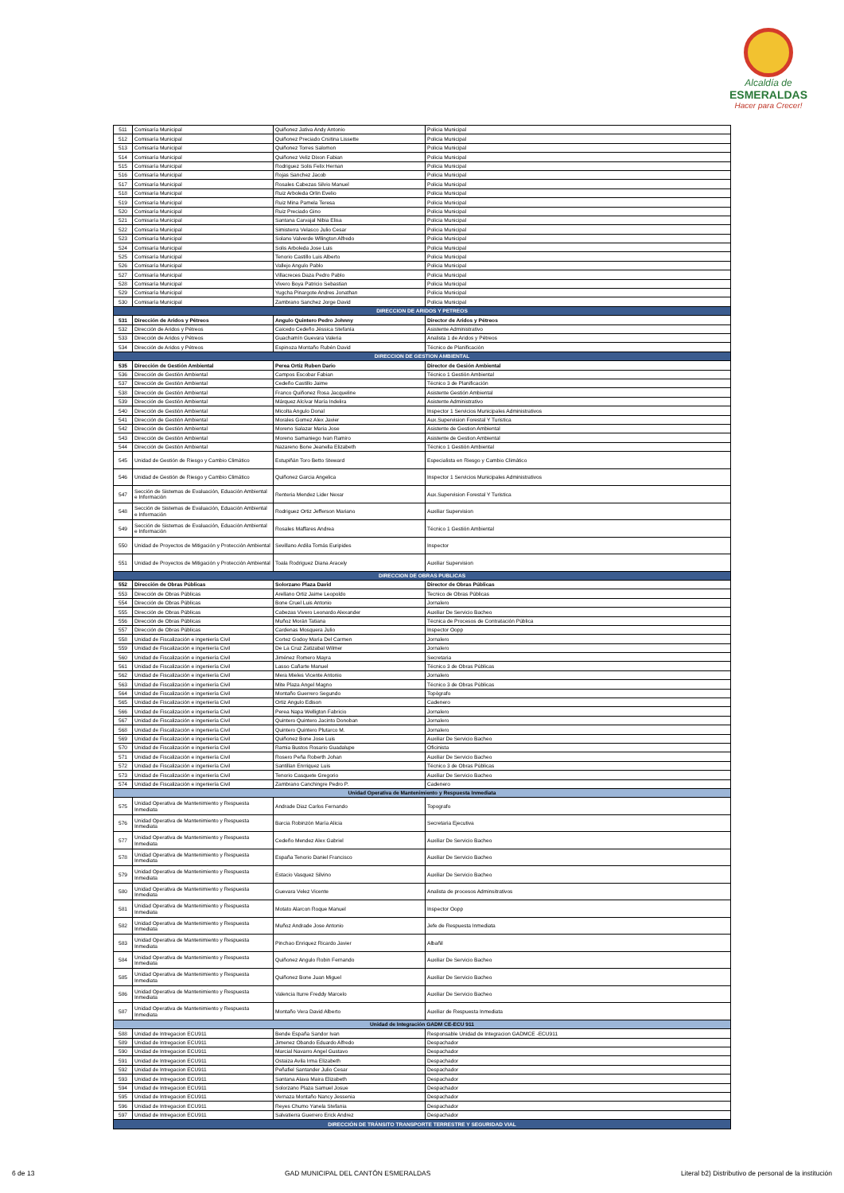Alcaldía de
ESMERALDAS
Hacer para Crecer!
| 511 | Comisaría Municipal | Quiñonez Jativa Andy Antonio | Policia Municipal |
| 512 | Comisaría Municipal | Quiñonez Preciado Crsitina Lissette | Policia Municipal |
| 513 | Comisaría Municipal | Quiñonez Torres Salomon | Policia Municipal |
| 514 | Comisaría Municipal | Quiñonez Veliz Dixon Fabian | Policia Municipal |
| 515 | Comisaría Municipal | Rodriguez Solis Felix Hernan | Policia Municipal |
| 516 | Comisaría Municipal | Rojas Sanchez Jacob | Policia Municipal |
| 517 | Comisaría Municipal | Rosales Cabezas Silvio Manuel | Policia Municipal |
| 518 | Comisaría Municipal | Ruiz Arboleda Orlin Evelio | Policia Municipal |
| 519 | Comisaría Municipal | Ruiz Mina Pamela Teresa | Policia Municipal |
| 520 | Comisaría Municipal | Ruiz Preciado Gino | Policia Municipal |
| 521 | Comisaría Municipal | Santana Carvajal Nibia Elisa | Policia Municipal |
| 522 | Comisaría Municipal | Simisterra Velasco Julio Cesar | Policia Municipal |
| 523 | Comisaría Municipal | Solano Valverde Wllington Alfredo | Policia Municipal |
| 524 | Comisaría Municipal | Solis Arboleda Jose Luis | Policia Municipal |
| 525 | Comisaría Municipal | Tenorio Castillo Luis Alberto | Policia Municipal |
| 526 | Comisaría Municipal | Vallejo Angulo Pablo | Policia Municipal |
| 527 | Comisaría Municipal | Villacreces Daza Pedro Pablo | Policia Municipal |
| 528 | Comisaría Municipal | Vivero Boya Patricio Sebastian | Policia Municipal |
| 529 | Comisaría Municipal | Yugcha Pinargote Andres Jonathan | Policia Municipal |
| 530 | Comisaría Municipal | Zambrano Sanchez Jorge David | Policia Municipal |
| DIRECCION DE ARIDOS Y PETREOS | | | |
| 531 | Dirección de Aridos y Pétreos | Angulo Quintero Pedro Johnny | Director de Aridos y Pétreos |
| 532 | Dirección de Aridos y Pétreos | Caicedo Cedeño Jéssica Stefanía | Asistente Administrativo |
| 533 | Dirección de Aridos y Pétreos | Guachamín Guevara Valeria | Analista 1 de Aridos y Pétreos |
| 534 | Dirección de Aridos y Pétreos | Espinoza Montaño Rubén David | Técnico de Planificación |
| DIRECCION DE GESTION AMBIENTAL | | | |
| 535 | Dirección de Gestión Ambiental | Perea Ortiz Ruben Dario | Director de Gesión Ambiental |
| 536 | Dirección de Gestión Ambiental | Campos Escobar Fabian | Técnico 1 Gestión Ambiental |
| 537 | Dirección de Gestión Ambiental | Cedeño Castillo Jaime | Técnico 3 de Planificación |
| 538 | Dirección de Gestión Ambiental | Franco Quiñonez Rosa Jacqueline | Asistente Gestión Ambiental |
| 539 | Dirección de Gestión Ambiental | Márquez Alcívar María Indelira | Asistente Administrativo |
| 540 | Dirección de Gestión Ambiental | Micolta Angulo Donal | Inspector 1 Servicios Municipales Administrativos |
| 541 | Dirección de Gestión Ambiental | Morales Gomez Alex Javier | Aux.Supervision Forestal Y Turistica |
| 542 | Dirección de Gestión Ambiental | Moreno Salazar Maria Jose | Asistente de Gestion Ambiental |
| 543 | Dirección de Gestión Ambiental | Moreno Samaniego Ivan Ramiro | Asistente de Gestion Ambiental |
| 544 | Dirección de Gestión Ambiental | Nazareno Bone Jeanella Elizabeth | Técnico 1 Gestión Ambiental |
| 545 | Unidad de Gestión de Riesgo y Cambio Climático | Estupiñán Toro Betto Steward | Especialista en Riesgo y Cambio Climático |
| 546 | Unidad de Gestión de Riesgo y Cambio Climático | Quiñonez Garcia Angelica | Inspector 1 Servicios Municipales Administrativos |
| 547 | Sección de Sistemas de Evaluación, Eduación Ambiental e Información | Renteria Mendez Lider Nexar | Aux.Supervision Forestal Y Turistica |
| 548 | Sección de Sistemas de Evaluación, Eduación Ambiental e Información | Rodriguez Ortiz Jefferson Mariano | Auxiliar Supervision |
| 549 | Sección de Sistemas de Evaluación, Eduación Ambiental e Información | Rosales Maffares Andrea | Técnico 1 Gestión Ambiental |
| 550 | Unidad de Proyectos de Mitigación y Protección Ambiental | Sevillano Ardila Tomás Euripides | Inspector |
| 551 | Unidad de Proyectos de Mitigación y Protección Ambiental | Toala Rodriguez Diana Aracely | Auxiliar Supervision |
| DIRECCION DE OBRAS PUBLICAS | | | |
| 552 | Dirección de Obras Públicas | Solorzano Plaza David | Director de Obras Públicas |
| 553 | Dirección de Obras Públicas | Arellano Ortiz Jaime Leopoldo | Tecnico de Obras Públicas |
| 554 | Dirección de Obras Públicas | Bone Cruel Luis Antonio | Jornalero |
| 555 | Dirección de Obras Públicas | Cabezas Vivero Leonardo Alexander | Auxiliar De Servicio Bacheo |
| 556 | Dirección de Obras Públicas | Muñoz Morán Tatiana | Técnica de Procesos de Contratación Pública |
| 557 | Dirección de Obras Públicas | Cardenas Mosquera Julio | Inspector Oopp |
| 558 | Unidad de Fiscalización e ingeniería Civil | Cortez Godoy María Del Carmen | Jornalero |
| 559 | Unidad de Fiscalización e ingeniería Civil | De La Cruz Zatizabal Wilmer | Jornalero |
| 560 | Unidad de Fiscalización e ingeniería Civil | Jiménez Romero Mayra | Secretaria |
| 561 | Unidad de Fiscalización e ingeniería Civil | Lasso Cañarte Manuel | Técnico 3 de Obras Públicas |
| 562 | Unidad de Fiscalización e ingeniería Civil | Mera Mieles Vicente Antonio | Jornalero |
| 563 | Unidad de Fiscalización e ingeniería Civil | Mite Plaza Angel Magno | Técnico 3 de Obras Públicas |
| 564 | Unidad de Fiscalización e ingeniería Civil | Montaño Guerrero Segundo | Topògrafo |
| 565 | Unidad de Fiscalización e ingeniería Civil | Ortiz Angulo Edison | Cadenero |
| 566 | Unidad de Fiscalización e ingeniería Civil | Perea Napa Welligton Fabricio | Jornalero |
| 567 | Unidad de Fiscalización e ingeniería Civil | Quintero Quintero Jacinto Donoban | Jornalero |
| 568 | Unidad de Fiscalización e ingeniería Civil | Quintero Quintero Plutarco M. | Jornalero |
| 569 | Unidad de Fiscalización e ingeniería Civil | Quiñonez Bone Jose Luis | Auxiliar De Servicio Bacheo |
| 570 | Unidad de Fiscalización e ingeniería Civil | Ramia Bustos Rosario Guadalupe | Oficinista |
| 571 | Unidad de Fiscalización e ingeniería Civil | Rosero Peña Roberth Johan | Auxiliar De Servicio Bacheo |
| 572 | Unidad de Fiscalización e ingeniería Civil | Santillan Enrriquez Luis | Técnico 3 de Obras Públicas |
| 573 | Unidad de Fiscalización e ingeniería Civil | Tenorio Casquete Gregorio | Auxiliar De Servicio Bacheo |
| 574 | Unidad de Fiscalización e ingeniería Civil | Zambrano Canchingre Pedro P. | Cadenero |
| Unidad Operativa de Mantenimiento y Respuesta Inmediata | | | |
| 575 | Unidad Operativa de Mantenimiento y Respuesta Inmediata | Andrade Diaz Carlos Fernando | Topografo |
| 576 | Unidad Operativa de Mantenimiento y Respuesta Inmediata | Barcia Robinzón María Alicia | Secretaria Ejecutiva |
| 577 | Unidad Operativa de Mantenimiento y Respuesta Inmediata | Cedeño Mendez Alex Gabriel | Auxiliar De Servicio Bacheo |
| 578 | Unidad Operativa de Mantenimiento y Respuesta Inmediata | España Tenorio Daniel Francisco | Auxiliar De Servicio Bacheo |
| 579 | Unidad Operativa de Mantenimiento y Respuesta Inmediata | Estacio Vasquez Silvino | Auxiliar De Servicio Bacheo |
| 580 | Unidad Operativa de Mantenimiento y Respuesta Inmediata | Guevara Velez Vicente | Analista de procesos Adminsitrativos |
| 581 | Unidad Operativa de Mantenimiento y Respuesta Inmediata | Motato Alarcon Roque Manuel | Inspector Oopp |
| 582 | Unidad Operativa de Mantenimiento y Respuesta Inmediata | Muñoz Andrade Jose Antonio | Jefe de Respuesta Inmediata |
| 583 | Unidad Operativa de Mantenimiento y Respuesta Inmediata | Pinchao Enriquez Ricardo Javier | Albañil |
| 584 | Unidad Operativa de Mantenimiento y Respuesta Inmediata | Quiñonez Angulo Robin Fernando | Auxiliar De Servicio Bacheo |
| 585 | Unidad Operativa de Mantenimiento y Respuesta Inmediata | Quiñonez Bone Juan Miguel | Auxiliar De Servicio Bacheo |
| 586 | Unidad Operativa de Mantenimiento y Respuesta Inmediata | Valencia Iturre Freddy Marcelo | Auxiliar De Servicio Bacheo |
| 587 | Unidad Operativa de Mantenimiento y Respuesta Inmediata | Montaño Vera David Alberto | Auxiliar de Respuesta Inmediata |
| Unidad de Integración GADM CE-ECU 911 | | | |
| 588 | Unidad de Intregacion ECU911 | Bende España Sandor Ivan | Responsable Unidad de Integracion GADMCE -ECU911 |
| 589 | Unidad de Intregacion ECU911 | Jimenez Obando Eduardo Alfredo | Despachador |
| 590 | Unidad de Intregacion ECU911 | Marcial Navarro Angel Gustavo | Despachador |
| 591 | Unidad de Intregacion ECU911 | Ostaiza Avila Irma Elizabeth | Despachador |
| 592 | Unidad de Intregacion ECU911 | Peñafiel Santander Julio Cesar | Despachador |
| 593 | Unidad de Intregacion ECU911 | Santana Alava Maira Elizabeth | Despachador |
| 594 | Unidad de Intregacion ECU911 | Solorzano Plaza Samuel Josue | Despachador |
| 595 | Unidad de Intregacion ECU911 | Vernaza Montaño Nancy Jessenia | Despachador |
| 596 | Unidad de Intregacion ECU911 | Reyes Chumo Yanela Stefania | Despachador |
| 597 | Unidad de Intregacion ECU911 | Salvatierra Guerrero Erick Andrez | Despachador |
| DIRECCIÓN DE TRÁNSITO TRANSPORTE TERRESTRE Y SEGURIDAD VIAL | | | |
6 de 13 GAD MUNICIPAL DEL CANTÓN ESMERALDAS Literal b2) Distributivo de personal de la institución